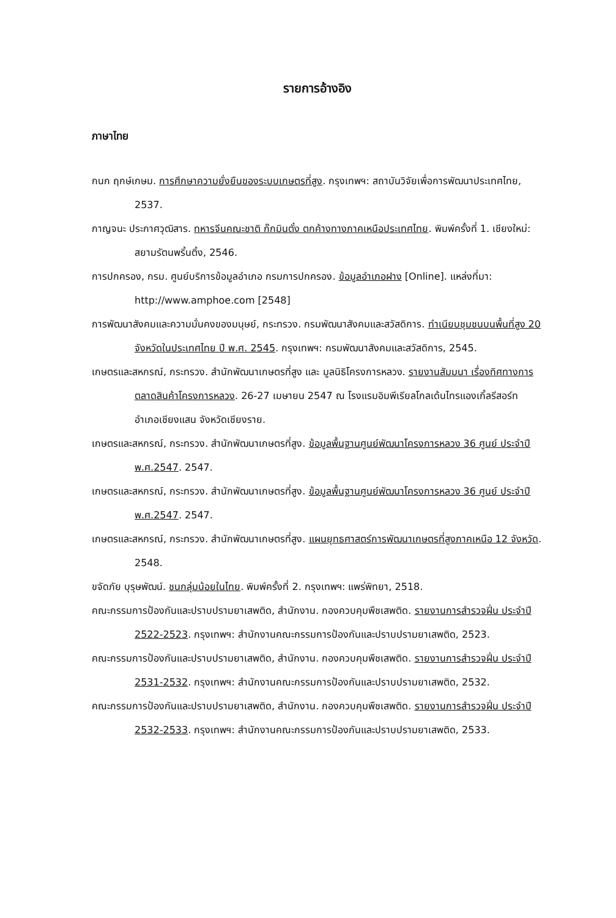รายการอ้างอิง
ภาษาไทย
กนก ฤกษ์เกษม. การศึกษาความยั่งยืนของระบบเกษตรที่สูง. กรุงเทพฯ: สถาบันวิจัยเพื่อการพัฒนาประเทศไทย, 2537.
กาญจนะ ประกาศวุฒิสาร. ทหารจีนคณะชาติ ก๊กมินตั๋ง ตกค้างทางภาคเหนือประเทศไทย. พิมพ์ครั้งที่ 1. เชียงใหม่: สยามรัตนพริ้นติ้ง, 2546.
การปกครอง, กรม. ศูนย์บริการข้อมูลอำเภอ กรมการปกครอง. ข้อมูลอำเภอฝาง [Online]. แหล่งที่มา: http://www.amphoe.com [2548]
การพัฒนาสังคมและความมั่นคงของมนุษย์, กระทรวง. กรมพัฒนาสังคมและสวัสดิการ. ทำเนียบชุมชนบนพื้นที่สูง 20 จังหวัดในประเทศไทย ปี พ.ศ. 2545. กรุงเทพฯ: กรมพัฒนาสังคมและสวัสดิการ, 2545.
เกษตรและสหกรณ์, กระทรวง. สำนักพัฒนาเกษตรที่สูง และ มูลนิธิโครงการหลวง. รายงานสัมมนา เรื่องทิศทางการตลาดสินค้าโครงการหลวง. 26-27 เมษายน 2547 ณ โรงแรมอิมพีเรียลโกลเด้นไทรแองเกิ้ลรีสอร์ท อำเภอเชียงแสน จังหวัดเชียงราย.
เกษตรและสหกรณ์, กระทรวง. สำนักพัฒนาเกษตรที่สูง. ข้อมูลพื้นฐานศูนย์พัฒนาโครงการหลวง 36 ศูนย์ ประจำปี พ.ศ.2547. 2547.
เกษตรและสหกรณ์, กระทรวง. สำนักพัฒนาเกษตรที่สูง. ข้อมูลพื้นฐานศูนย์พัฒนาโครงการหลวง 36 ศูนย์ ประจำปี พ.ศ.2547. 2547.
เกษตรและสหกรณ์, กระทรวง. สำนักพัฒนาเกษตรที่สูง. แผนยุทธศาสตร์การพัฒนาเกษตรที่สูงภาคเหนือ 12 จังหวัด. 2548.
ขจัดภัย บุรุษพัฒน์. ชนกลุ่มน้อยในไทย. พิมพ์ครั้งที่ 2. กรุงเทพฯ: แพร่พิทยา, 2518.
คณะกรรมการป้องกันและปราบปรามยาเสพติด, สำนักงาน. กองควบคุมพืชเสพติด. รายงานการสำรวจฝิ่น ประจำปี 2522-2523. กรุงเทพฯ: สำนักงานคณะกรรมการป้องกันและปราบปรามยาเสพติด, 2523.
คณะกรรมการป้องกันและปราบปรามยาเสพติด, สำนักงาน. กองควบคุมพืชเสพติด. รายงานการสำรวจฝิ่น ประจำปี 2531-2532. กรุงเทพฯ: สำนักงานคณะกรรมการป้องกันและปราบปรามยาเสพติด, 2532.
คณะกรรมการป้องกันและปราบปรามยาเสพติด, สำนักงาน. กองควบคุมพืชเสพติด. รายงานการสำรวจฝิ่น ประจำปี 2532-2533. กรุงเทพฯ: สำนักงานคณะกรรมการป้องกันและปราบปรามยาเสพติด, 2533.